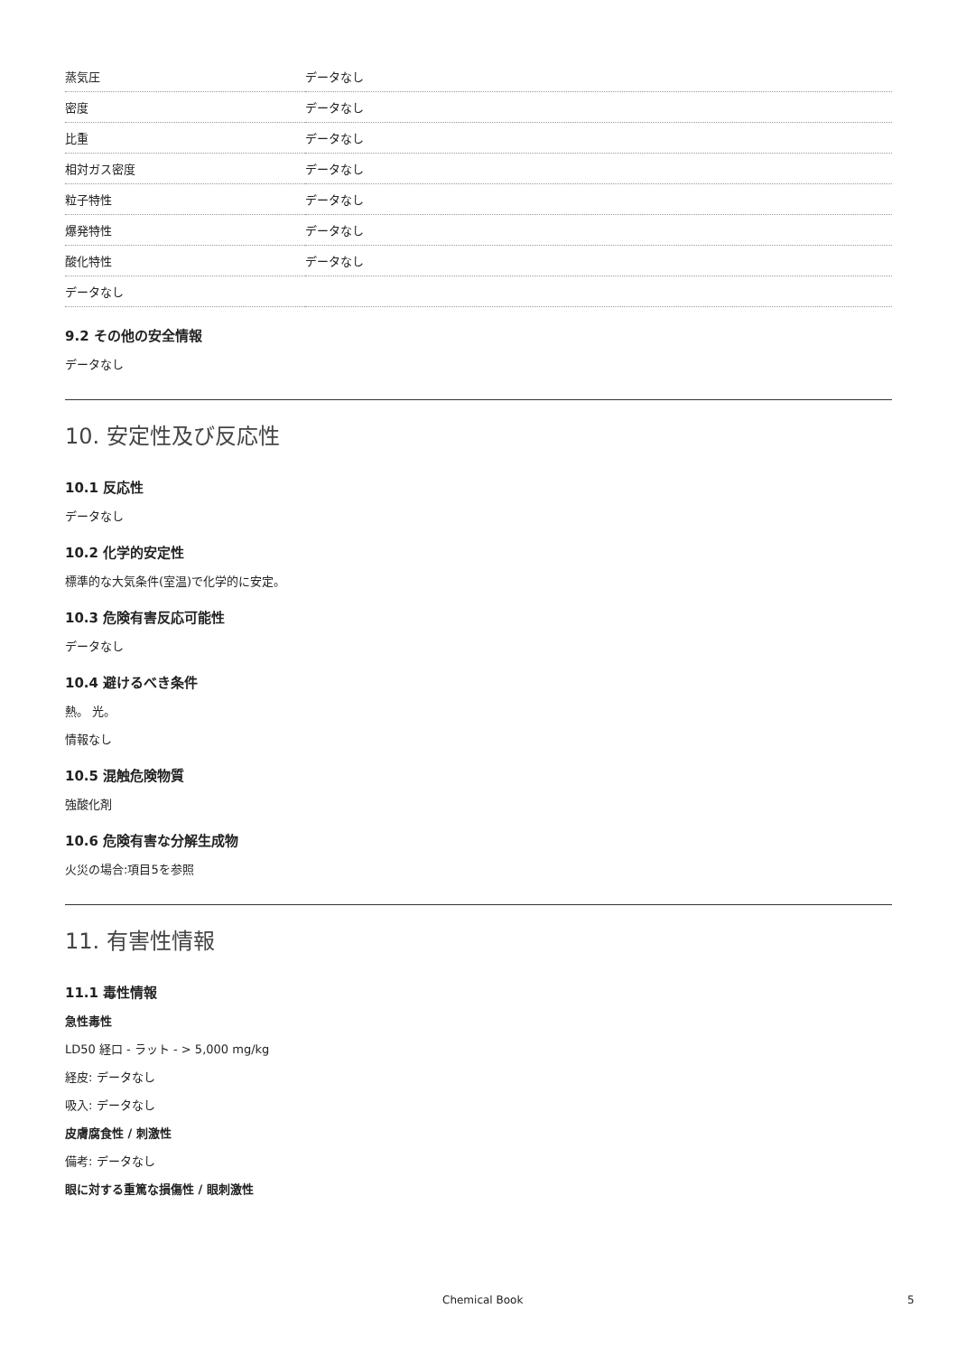| 蒸気圧 | データなし |
| 密度 | データなし |
| 比重 | データなし |
| 相対ガス密度 | データなし |
| 粒子特性 | データなし |
| 爆発特性 | データなし |
| 酸化特性 | データなし |
| データなし | |
9.2 その他の安全情報
データなし
10. 安定性及び反応性
10.1 反応性
データなし
10.2 化学的安定性
標準的な大気条件(室温)で化学的に安定。
10.3 危険有害反応可能性
データなし
10.4 避けるべき条件
熱。 光。
情報なし
10.5 混触危険物質
強酸化剤
10.6 危険有害な分解生成物
火災の場合:項目5を参照
11. 有害性情報
11.1 毒性情報
急性毒性
LD50 経口 - ラット - > 5,000 mg/kg
経皮: データなし
吸入: データなし
皮膚腐食性 / 刺激性
備考: データなし
眼に対する重篤な損傷性 / 眼刺激性
Chemical Book 5